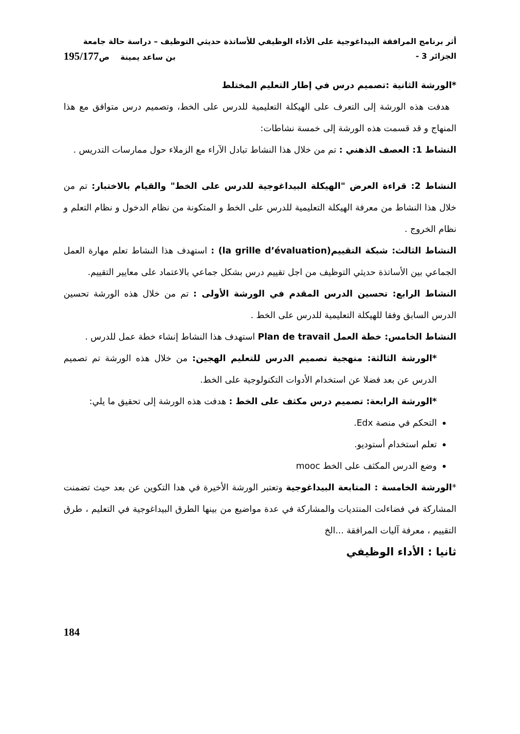أثر برنامج المرافقة البيداغوجية على الأداء الوظيفي للأساتذة حديثي التوظيف – دراسة حالة جامعة
الجزائر 3 - بن ساعد يمينة ص195/177
*الورشة الثانية :تصميم درس في إطار التعليم المختلط
هدفت هذه الورشة إلى التعرف على الهيكلة التعليمية للدرس على الخط، وتصميم درس متوافق مع هذا المنهاج و قد قسمت هذه الورشة إلى خمسة نشاطات:
النشاط 1: العصف الذهني : تم من خلال هذا النشاط تبادل الآراء مع الزملاء حول ممارسات التدريس .
النشاط 2: قراءة العرض "الهيكلة البيداغوجية للدرس على الخط" والقيام بالاختبار: تم من خلال هذا النشاط من معرفة الهيكلة التعليمية للدرس على الخط و المتكونة من نظام الدخول و نظام التعلم و نظام الخروج .
النشاط الثالث: شبكة التقييم(la grille d’évaluation) : استهدف هذا النشاط تعلم مهارة العمل الجماعي بين الأساتذة حديثي التوظيف من اجل تقييم درس بشكل جماعي بالاعتماد على معايير التقييم.
النشاط الرابع: تحسين الدرس المقدم في الورشة الأولى : تم من خلال هذه الورشة تحسين الدرس السابق وفقا للهيكلة التعليمية للدرس على الخط .
النشاط الخامس: خطة العمل Plan de travail استهدف هذا النشاط إنشاء خطة عمل للدرس .
*الورشة الثالثة: منهجية تصميم الدرس للتعليم الهجين: من خلال هذه الورشة تم تصميم الدرس عن بعد فضلا عن استخدام الأدوات التكنولوجية على الخط.
*الورشة الرابعة: تصميم درس مكثف على الخط : هدفت هذه الورشة إلى تحقيق ما يلي:
التحكم في منصة Edx.
تعلم استخدام أستوديو.
وضع الدرس المكثف على الخط mooc
*الورشة الخامسة : المتابعة البيداغوجية وتعتبر الورشة الأخيرة في هدا التكوين عن بعد حيث تضمنت المشاركة في فضاءلت المنتديات والمشاركة في عدة مواضيع من بينها الطرق البيداغوجية في التعليم ، طرق التقييم ، معرفة آليات المرافقة ...الخ
ثانيا : الأداء الوظيفي
184